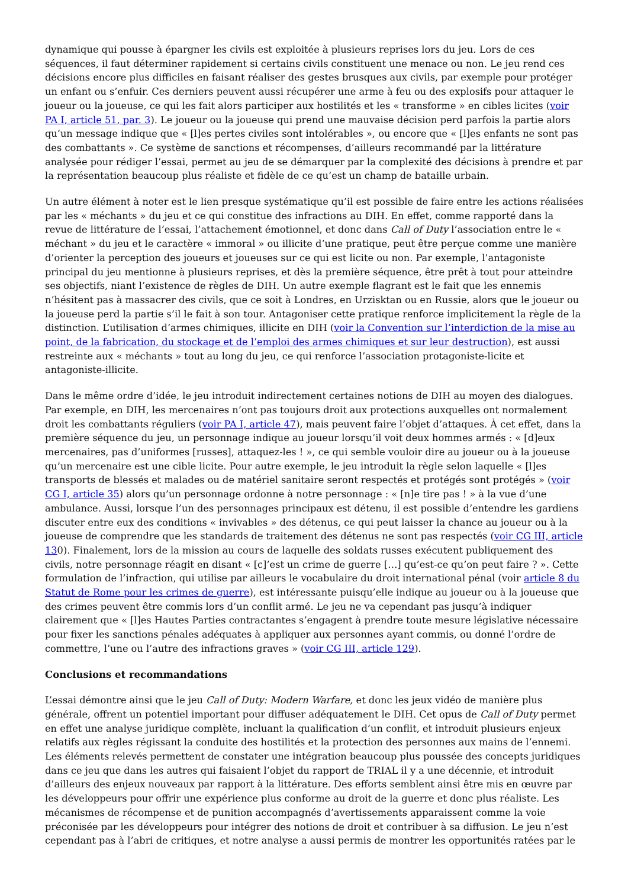dynamique qui pousse à épargner les civils est exploitée à plusieurs reprises lors du jeu. Lors de ces séquences, il faut déterminer rapidement si certains civils constituent une menace ou non. Le jeu rend ces décisions encore plus difficiles en faisant réaliser des gestes brusques aux civils, par exemple pour protéger un enfant ou s’enfuir. Ces derniers peuvent aussi récupérer une arme à feu ou des explosifs pour attaquer le joueur ou la joueuse, ce qui les fait alors participer aux hostilités et les « transforme » en cibles licites (voir PA I, article 51, par. 3). Le joueur ou la joueuse qui prend une mauvaise décision perd parfois la partie alors qu’un message indique que « [l]es pertes civiles sont intolérables », ou encore que « [l]es enfants ne sont pas des combattants ». Ce système de sanctions et récompenses, d’ailleurs recommandé par la littérature analysée pour rédiger l’essai, permet au jeu de se démarquer par la complexité des décisions à prendre et par la représentation beaucoup plus réaliste et fidèle de ce qu’est un champ de bataille urbain.
Un autre élément à noter est le lien presque systématique qu’il est possible de faire entre les actions réalisées par les « méchants » du jeu et ce qui constitue des infractions au DIH. En effet, comme rapporté dans la revue de littérature de l’essai, l’attachement émotionnel, et donc dans Call of Duty l’association entre le « méchant » du jeu et le caractère « immoral » ou illicite d’une pratique, peut être perçue comme une manière d’orienter la perception des joueurs et joueuses sur ce qui est licite ou non. Par exemple, l’antagoniste principal du jeu mentionne à plusieurs reprises, et dès la première séquence, être prêt à tout pour atteindre ses objectifs, niant l’existence de règles de DIH. Un autre exemple flagrant est le fait que les ennemis n’hésitent pas à massacrer des civils, que ce soit à Londres, en Urzisktan ou en Russie, alors que le joueur ou la joueuse perd la partie s’il le fait à son tour. Antagoniser cette pratique renforce implicitement la règle de la distinction. L’utilisation d’armes chimiques, illicite en DIH (voir la Convention sur l’interdiction de la mise au point, de la fabrication, du stockage et de l’emploi des armes chimiques et sur leur destruction), est aussi restreinte aux « méchants » tout au long du jeu, ce qui renforce l’association protagoniste-licite et antagoniste-illicite.
Dans le même ordre d’idée, le jeu introduit indirectement certaines notions de DIH au moyen des dialogues. Par exemple, en DIH, les mercenaires n’ont pas toujours droit aux protections auxquelles ont normalement droit les combattants réguliers (voir PA I, article 47), mais peuvent faire l’objet d’attaques. À cet effet, dans la première séquence du jeu, un personnage indique au joueur lorsqu’il voit deux hommes armés : « [d]eux mercenaires, pas d’uniformes [russes], attaquez-les ! », ce qui semble vouloir dire au joueur ou à la joueuse qu’un mercenaire est une cible licite. Pour autre exemple, le jeu introduit la règle selon laquelle « [l]es transports de blessés et malades ou de matériel sanitaire seront respectés et protégés sont protégés » (voir CG I, article 35) alors qu’un personnage ordonne à notre personnage : « [n]e tire pas ! » à la vue d’une ambulance. Aussi, lorsque l’un des personnages principaux est détenu, il est possible d’entendre les gardiens discuter entre eux des conditions « invivables » des détenus, ce qui peut laisser la chance au joueur ou à la joueuse de comprendre que les standards de traitement des détenus ne sont pas respectés (voir CG III, article 130). Finalement, lors de la mission au cours de laquelle des soldats russes exécutent publiquement des civils, notre personnage réagit en disant « [c]’est un crime de guerre […] qu’est-ce qu’on peut faire ? ». Cette formulation de l’infraction, qui utilise par ailleurs le vocabulaire du droit international pénal (voir article 8 du Statut de Rome pour les crimes de guerre), est intéressante puisqu’elle indique au joueur ou à la joueuse que des crimes peuvent être commis lors d’un conflit armé. Le jeu ne va cependant pas jusqu’à indiquer clairement que « [l]es Hautes Parties contractantes s’engagent à prendre toute mesure législative nécessaire pour fixer les sanctions pénales adéquates à appliquer aux personnes ayant commis, ou donné l’ordre de commettre, l’une ou l’autre des infractions graves » (voir CG III, article 129).
Conclusions et recommandations
L’essai démontre ainsi que le jeu Call of Duty: Modern Warfare, et donc les jeux vidéo de manière plus générale, offrent un potentiel important pour diffuser adéquatement le DIH. Cet opus de Call of Duty permet en effet une analyse juridique complète, incluant la qualification d’un conflit, et introduit plusieurs enjeux relatifs aux règles régissant la conduite des hostilités et la protection des personnes aux mains de l’ennemi. Les éléments relevés permettent de constater une intégration beaucoup plus poussée des concepts juridiques dans ce jeu que dans les autres qui faisaient l’objet du rapport de TRIAL il y a une décennie, et introduit d’ailleurs des enjeux nouveaux par rapport à la littérature. Des efforts semblent ainsi être mis en œuvre par les développeurs pour offrir une expérience plus conforme au droit de la guerre et donc plus réaliste. Les mécanismes de récompense et de punition accompagnés d’avertissements apparaissent comme la voie préconisée par les développeurs pour intégrer des notions de droit et contribuer à sa diffusion. Le jeu n’est cependant pas à l’abri de critiques, et notre analyse a aussi permis de montrer les opportunités ratées par le